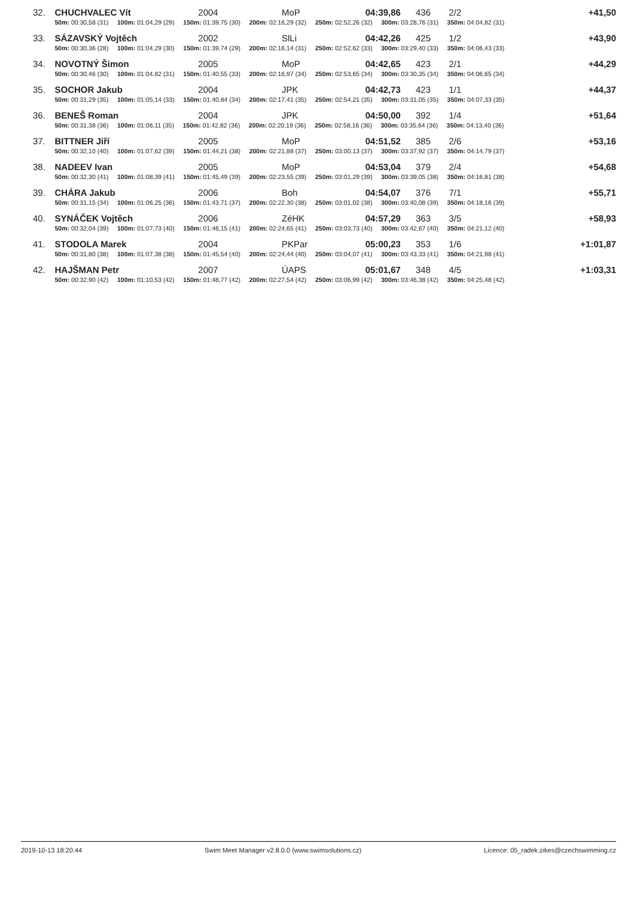| 32. | CHUCHVALEC Vít | 2004 | MoP | 04:39,86 436 | 2/2 | +41,50 |
| | 50m: 00:30,58 (31) 100m: 01:04,29 (29) 150m: 01:39,75 (30) 200m: 02:16,29 (32) 250m: 02:52,26 (32) 300m: 03:28,76 (31) 350m: 04:04,82 (31) | | | | | |
| 33. | SÁZAVSKÝ Vojtěch | 2002 | SlLi | 04:42,26 425 | 1/2 | +43,90 |
| | 50m: 00:30,36 (28) 100m: 01:04,29 (30) 150m: 01:39,74 (29) 200m: 02:16,14 (31) 250m: 02:52,62 (33) 300m: 03:29,40 (33) 350m: 04:06,43 (33) | | | | | |
| 34. | NOVOTNÝ Šimon | 2005 | MoP | 04:42,65 423 | 2/1 | +44,29 |
| | 50m: 00:30,46 (30) 100m: 01:04,82 (31) 150m: 01:40,55 (33) 200m: 02:16,97 (34) 250m: 02:53,65 (34) 300m: 03:30,35 (34) 350m: 04:06,65 (34) | | | | | |
| 35. | SOCHOR Jakub | 2004 | JPK | 04:42,73 423 | 1/1 | +44,37 |
| | 50m: 00:31,29 (35) 100m: 01:05,14 (33) 150m: 01:40,84 (34) 200m: 02:17,41 (35) 250m: 02:54,21 (35) 300m: 03:31,05 (35) 350m: 04:07,33 (35) | | | | | |
| 36. | BENEŠ Roman | 2004 | JPK | 04:50,00 392 | 1/4 | +51,64 |
| | 50m: 00:31,38 (36) 100m: 01:06,11 (35) 150m: 01:42,82 (36) 200m: 02:20,19 (36) 250m: 02:58,16 (36) 300m: 03:35,64 (36) 350m: 04:13,40 (36) | | | | | |
| 37. | BITTNER Jiří | 2005 | MoP | 04:51,52 385 | 2/6 | +53,16 |
| | 50m: 00:32,10 (40) 100m: 01:07,62 (39) 150m: 01:44,21 (38) 200m: 02:21,88 (37) 250m: 03:00,13 (37) 300m: 03:37,92 (37) 350m: 04:14,79 (37) | | | | | |
| 38. | NADEEV Ivan | 2005 | MoP | 04:53,04 379 | 2/4 | +54,68 |
| | 50m: 00:32,30 (41) 100m: 01:08,39 (41) 150m: 01:45,49 (39) 200m: 02:23,55 (39) 250m: 03:01,29 (39) 300m: 03:39,05 (38) 350m: 04:16,81 (38) | | | | | |
| 39. | CHÁRA Jakub | 2006 | Boh | 04:54,07 376 | 7/1 | +55,71 |
| | 50m: 00:31,15 (34) 100m: 01:06,25 (36) 150m: 01:43,71 (37) 200m: 02:22,30 (38) 250m: 03:01,02 (38) 300m: 03:40,08 (39) 350m: 04:18,16 (39) | | | | | |
| 40. | SYNÁČEK Vojtěch | 2006 | ZéHK | 04:57,29 363 | 3/5 | +58,93 |
| | 50m: 00:32,04 (39) 100m: 01:07,73 (40) 150m: 01:46,15 (41) 200m: 02:24,65 (41) 250m: 03:03,73 (40) 300m: 03:42,67 (40) 350m: 04:21,12 (40) | | | | | |
| 41. | STODOLA Marek | 2004 | PKPar | 05:00,23 353 | 1/6 | +1:01,87 |
| | 50m: 00:31,80 (38) 100m: 01:07,38 (38) 150m: 01:45,54 (40) 200m: 02:24,44 (40) 250m: 03:04,07 (41) 300m: 03:43,33 (41) 350m: 04:21,98 (41) | | | | | |
| 42. | HAJŠMAN Petr | 2007 | ÚAPS | 05:01,67 348 | 4/5 | +1:03,31 |
| | 50m: 00:32,90 (42) 100m: 01:10,53 (42) 150m: 01:48,77 (42) 200m: 02:27,54 (42) 250m: 03:06,99 (42) 300m: 03:46,38 (42) 350m: 04:25,48 (42) | | | | | |
2019-10-13 18:20:44 Swim Meet Manager v2.8.0.0 (www.swimsolutions.cz) Licence: 05_radek.zikes@czechswimming.cz